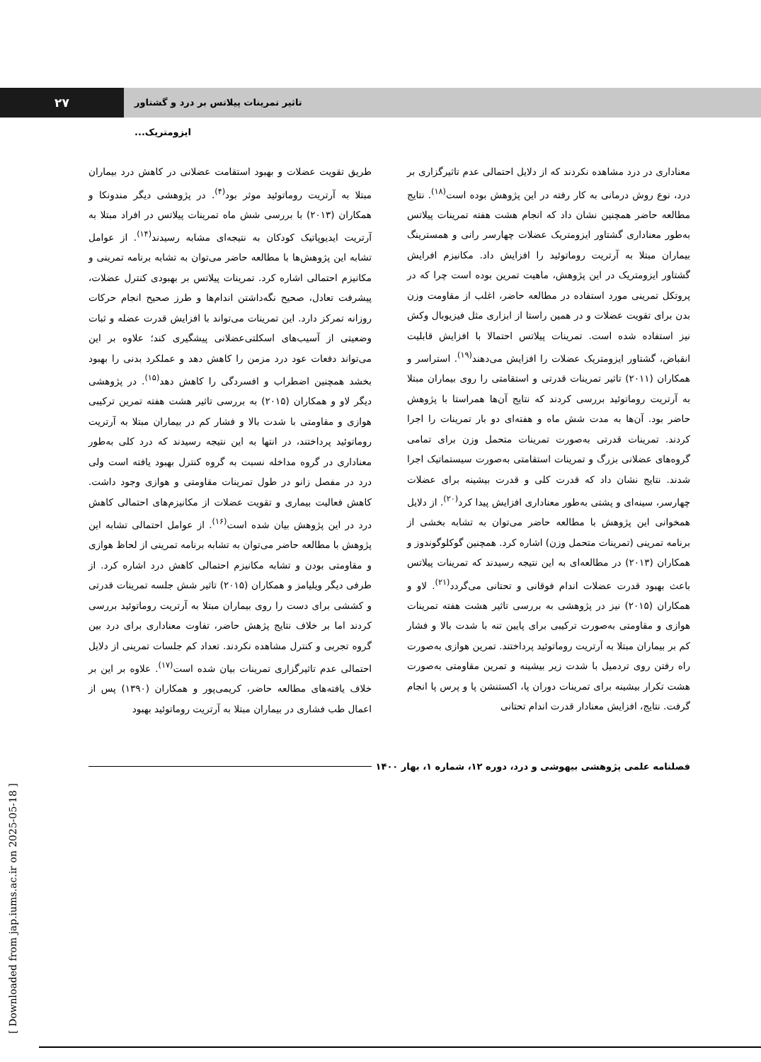۲۷
تاثیر تمرینات پیلاتس بر درد و گشتاور ایزومتریک...
طریق تقویت عضلات و بهبود استقامت عضلانی در کاهش درد بیماران مبتلا به آرتریت روماتوئید موثر بود<sup>(۴)</sup>. در پژوهشی دیگر مندونکا و همکاران (۲۰۱۳) با بررسی شش ماه تمرینات پیلاتس در افراد مبتلا به آرتریت ایدیوپاتیک کودکان به نتیجه‌ای مشابه رسیدند<sup>(۱۴)</sup>. از عوامل تشابه این پژوهش‌ها با مطالعه حاضر می‌توان به تشابه برنامه تمرینی و مکانیزم احتمالی اشاره کرد. تمرینات پیلاتس بر بهبودی کنترل عضلات، پیشرفت تعادل، صحیح نگه‌داشتن اندام‌ها و طرز صحیح انجام حرکات روزانه تمرکز دارد. این تمرینات می‌تواند با افزایش قدرت عضله و ثبات وضعیتی از آسیب‌های اسکلتی‌عضلانی پیشگیری کند؛ علاوه بر این می‌تواند دفعات عود درد مزمن را کاهش دهد و عملکرد بدنی را بهبود بخشد همچنین اضطراب و افسردگی را کاهش دهد<sup>(۱۵)</sup>. در پژوهشی دیگر لاو و همکاران (۲۰۱۵) به بررسی تاثیر هشت هفته تمرین ترکیبی هوازی و مقاومتی با شدت بالا و فشار کم در بیماران مبتلا به آرتریت روماتوئید پرداختند، در انتها به این نتیجه رسیدند که درد کلی به‌طور معناداری در گروه مداخله نسبت به گروه کنترل بهبود یافته است ولی درد در مفصل زانو در طول تمرینات مقاومتی و هوازی وجود داشت. کاهش فعالیت بیماری و تقویت عضلات از مکانیزم‌های احتمالی کاهش درد در این پژوهش بیان شده است<sup>(۱۶)</sup>. از عوامل احتمالی تشابه این پژوهش با مطالعه حاضر می‌توان به تشابه برنامه تمرینی از لحاظ هوازی و مقاومتی بودن و تشابه مکانیزم احتمالی کاهش درد اشاره کرد. از طرفی دیگر ویلیامز و همکاران (۲۰۱۵) تاثیر شش جلسه تمرینات قدرتی و کششی برای دست را روی بیماران مبتلا به آرتریت روماتوئید بررسی کردند اما بر خلاف نتایج پژهش حاضر، تفاوت معناداری برای درد بین گروه تجربی و کنترل مشاهده نکردند. تعداد کم جلسات تمرینی از دلایل احتمالی عدم تاثیرگزاری تمرینات بیان شده است<sup>(۱۷)</sup>. علاوه بر این بر خلاف یافته‌های مطالعه حاضر، کریمی‌پور و همکاران (۱۳۹۰) پس از اعمال طب فشاری در بیماران مبتلا به آرتریت روماتوئید بهبود
معناداری در درد مشاهده نکردند که از دلایل احتمالی عدم تاثیرگزاری بر درد، نوع روش درمانی به کار رفته در این پژوهش بوده است<sup>(۱۸)</sup>. نتایج مطالعه حاضر همچنین نشان داد که انجام هشت هفته تمرینات پیلاتس به‌طور معناداری گشتاور ایزومتریک عضلات چهارسر رانی و همسترینگ بیماران مبتلا به آرتریت روماتوئید را افزایش داد. مکانیزم افرایش گشتاور ایزومتریک در این پژوهش، ماهیت تمرین بوده است چرا که در پروتکل تمرینی مورد استفاده در مطالعه حاضر، اغلب از مقاومت وزن بدن برای تقویت عضلات و در همین راستا از ابزاری مثل فیزیوبال وکش نیز استفاده شده است. تمرینات پیلاتس احتمالا با افزایش قابلیت انقباض، گشتاور ایزومتریک عضلات را افزایش می‌دهند<sup>(۱۹)</sup>. استراسر و همکاران (۲۰۱۱) تاثیر تمرینات قدرتی و استقامتی را روی بیماران مبتلا به آرتریت روماتوئید بررسی کردند که نتایج آن‌ها همراستا با پژوهش حاضر بود. آن‌ها به مدت شش ماه و هفته‌ای دو بار تمرینات را اجرا کردند. تمرینات قدرتی به‌صورت تمرینات متحمل وزن برای تمامی گروه‌های عضلانی بزرگ و تمرینات استقامتی به‌صورت سیستماتیک اجرا شدند. نتایج نشان داد که قدرت کلی و قدرت بیشینه برای عضلات چهارسر، سینه‌ای و پشتی به‌طور معناداری افزایش پیدا کرد<sup>(۲۰)</sup>. از دلایل همخوانی این پژوهش با مطالعه حاضر می‌توان به تشابه بخشی از برنامه تمرینی (تمرینات متحمل وزن) اشاره کرد. همچنین گوکلوگوندوز و همکاران (۲۰۱۳) در مطالعه‌ای به این نتیجه رسیدند که تمرینات پیلاتس باعث بهبود قدرت عضلات اندام فوقانی و تحتانی می‌گردد<sup>(۲۱)</sup>. لاو و همکاران (۲۰۱۵) نیز در پژوهشی به بررسی تاثیر هشت هفته تمرینات هوازی و مقاومتی به‌صورت ترکیبی برای پایین تنه با شدت بالا و فشار کم بر بیماران مبتلا به آرتریت روماتوئید پرداختند. تمرین هوازی به‌صورت راه رفتن روی تردمیل با شدت زیر بیشینه و تمرین مقاومتی به‌صورت هشت تکرار بیشینه برای تمرینات دوران پا، اکستنشن پا و پرس پا انجام گرفت. نتایج، افزایش معنادار قدرت اندام تحتانی
فصلنامه علمی پژوهشی بیهوشی و درد، دوره ۱۲، شماره ۱، بهار ۱۴۰۰
[ Downloaded from jap.iums.ac.ir on 2025-05-18 ]